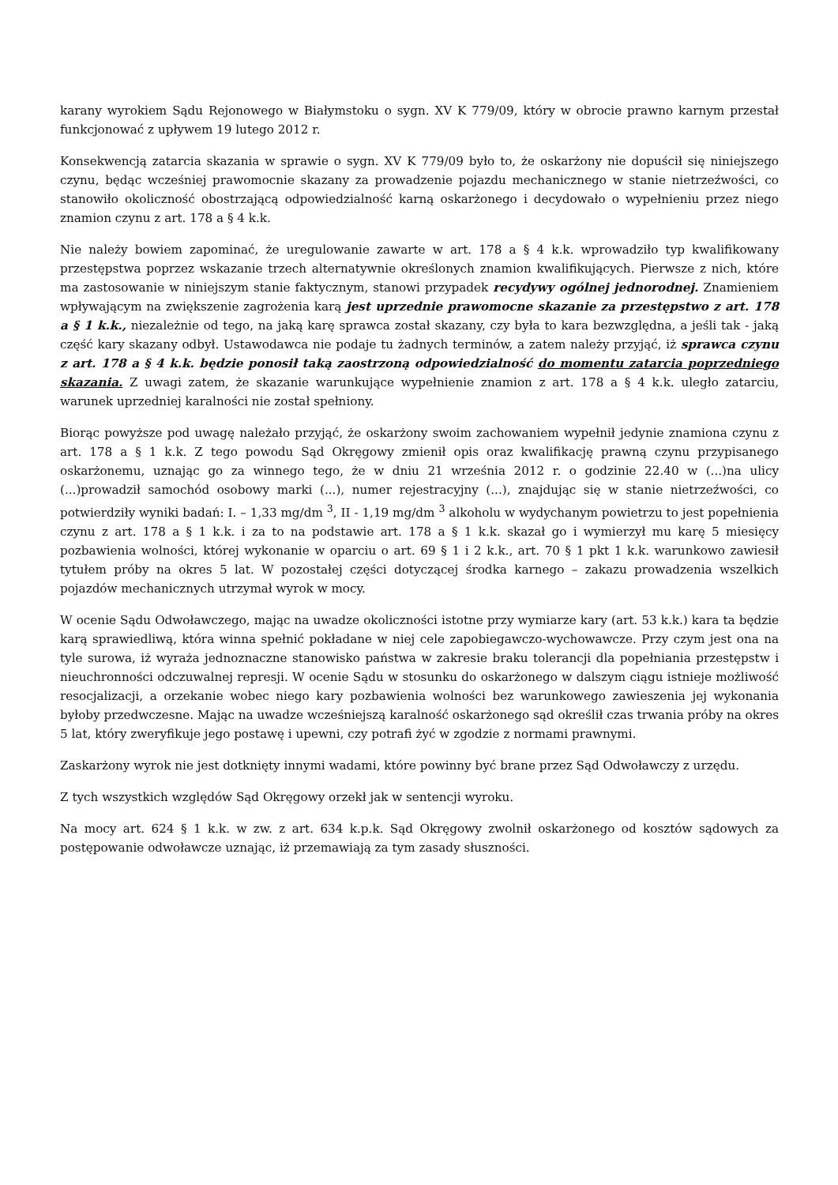karany wyrokiem Sądu Rejonowego w Białymstoku o sygn. XV K 779/09, który w obrocie prawno karnym przestał funkcjonować z upływem 19 lutego 2012 r.
Konsekwencją zatarcia skazania w sprawie o sygn. XV K 779/09 było to, że oskarżony nie dopuścił się niniejszego czynu, będąc wcześniej prawomocnie skazany za prowadzenie pojazdu mechanicznego w stanie nietrzeźwości, co stanowiło okoliczność obostrzającą odpowiedzialność karną oskarżonego i decydowało o wypełnieniu przez niego znamion czynu z art. 178 a § 4 k.k.
Nie należy bowiem zapominać, że uregulowanie zawarte w art. 178 a § 4 k.k. wprowadziło typ kwalifikowany przestępstwa poprzez wskazanie trzech alternatywnie określonych znamion kwalifikujących. Pierwsze z nich, które ma zastosowanie w niniejszym stanie faktycznym, stanowi przypadek recydywy ogólnej jednorodnej. Znamieniem wpływającym na zwiększenie zagrożenia karą jest uprzednie prawomocne skazanie za przestępstwo z art. 178 a § 1 k.k., niezależnie od tego, na jaką karę sprawca został skazany, czy była to kara bezwzględna, a jeśli tak - jaką część kary skazany odbył. Ustawodawca nie podaje tu żadnych terminów, a zatem należy przyjąć, iż sprawca czynu z art. 178 a § 4 k.k. będzie ponosił taką zaostrzoną odpowiedzialność do momentu zatarcia poprzedniego skazania. Z uwagi zatem, że skazanie warunkujące wypełnienie znamion z art. 178 a § 4 k.k. uległo zatarciu, warunek uprzedniej karalności nie został spełniony.
Biorąc powyższe pod uwagę należało przyjąć, że oskarżony swoim zachowaniem wypełnił jedynie znamiona czynu z art. 178 a § 1 k.k. Z tego powodu Sąd Okręgowy zmienił opis oraz kwalifikację prawną czynu przypisanego oskarżonemu, uznając go za winnego tego, że w dniu 21 września 2012 r. o godzinie 22.40 w (...)na ulicy (...)prowadził samochód osobowy marki (...), numer rejestracyjny (...), znajdując się w stanie nietrzeźwości, co potwierdziły wyniki badań: I. – 1,33 mg/dm <sup>3</sup>, II - 1,19 mg/dm <sup>3</sup> alkoholu w wydychanym powietrzu to jest popełnienia czynu z art. 178 a § 1 k.k. i za to na podstawie art. 178 a § 1 k.k. skazał go i wymierzył mu karę 5 miesięcy pozbawienia wolności, której wykonanie w oparciu o art. 69 § 1 i 2 k.k., art. 70 § 1 pkt 1 k.k. warunkowo zawiesił tytułem próby na okres 5 lat. W pozostałej części dotyczącej środka karnego – zakazu prowadzenia wszelkich pojazdów mechanicznych utrzymał wyrok w mocy.
W ocenie Sądu Odwoławczego, mając na uwadze okoliczności istotne przy wymiarze kary (art. 53 k.k.) kara ta będzie karą sprawiedliwą, która winna spełnić pokładane w niej cele zapobiegawczo-wychowawcze. Przy czym jest ona na tyle surowa, iż wyraża jednoznaczne stanowisko państwa w zakresie braku tolerancji dla popełniania przestępstw i nieuchronności odczuwalnej represji. W ocenie Sądu w stosunku do oskarżonego w dalszym ciągu istnieje możliwość resocjalizacji, a orzekanie wobec niego kary pozbawienia wolności bez warunkowego zawieszenia jej wykonania byłoby przedwczesne. Mając na uwadze wcześniejszą karalność oskarżonego sąd określił czas trwania próby na okres 5 lat, który zweryfikuje jego postawę i upewni, czy potrafi żyć w zgodzie z normami prawnymi.
Zaskarżony wyrok nie jest dotknięty innymi wadami, które powinny być brane przez Sąd Odwoławczy z urzędu.
Z tych wszystkich względów Sąd Okręgowy orzekł jak w sentencji wyroku.
Na mocy art. 624 § 1 k.k. w zw. z art. 634 k.p.k. Sąd Okręgowy zwolnił oskarżonego od kosztów sądowych za postępowanie odwoławcze uznając, iż przemawiają za tym zasady słuszności.